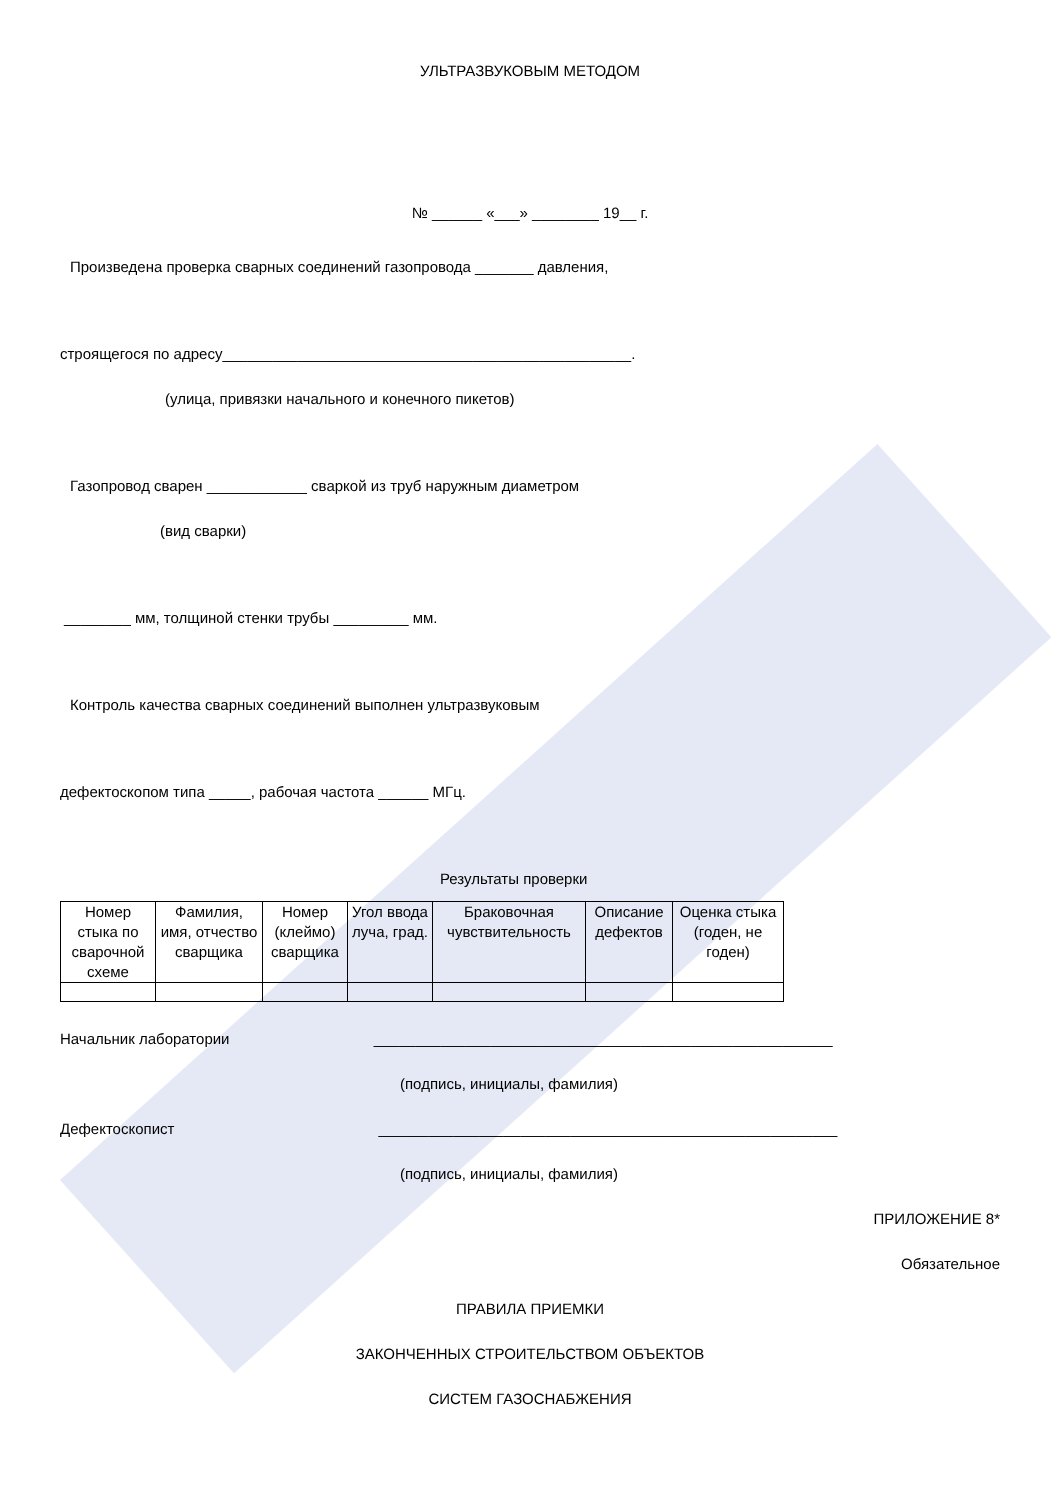УЛЬТРАЗВУКОВЫМ МЕТОДОМ
№ ______ «___» ________ 19__ г.
Произведена проверка сварных соединений газопровода _______ давления,
строящегося по адресу_________________________________________________.
(улица, привязки начального и конечного пикетов)
Газопровод сварен ____________ сваркой из труб наружным диаметром
(вид сварки)
________ мм, толщиной стенки трубы _________ мм.
Контроль качества сварных соединений выполнен ультразвуковым
дефектоскопом типа _____, рабочая частота ______ МГц.
Результаты проверки
| Номер стыка по сварочной схеме | Фамилия, имя, отчество сварщика | Номер (клеймо) сварщика | Угол ввода луча, град. | Браковочная чувствительность | Описание дефектов | Оценка стыка (годен, не годен) |
Начальник лаборатории _______________________________________________________
(подпись, инициалы, фамилия)
Дефектоскопист _______________________________________________________
(подпись, инициалы, фамилия)
ПРИЛОЖЕНИЕ 8*
Обязательное
ПРАВИЛА ПРИЕМКИ
ЗАКОНЧЕННЫХ СТРОИТЕЛЬСТВОМ ОБЪЕКТОВ
СИСТЕМ ГАЗОСНАБЖЕНИЯ